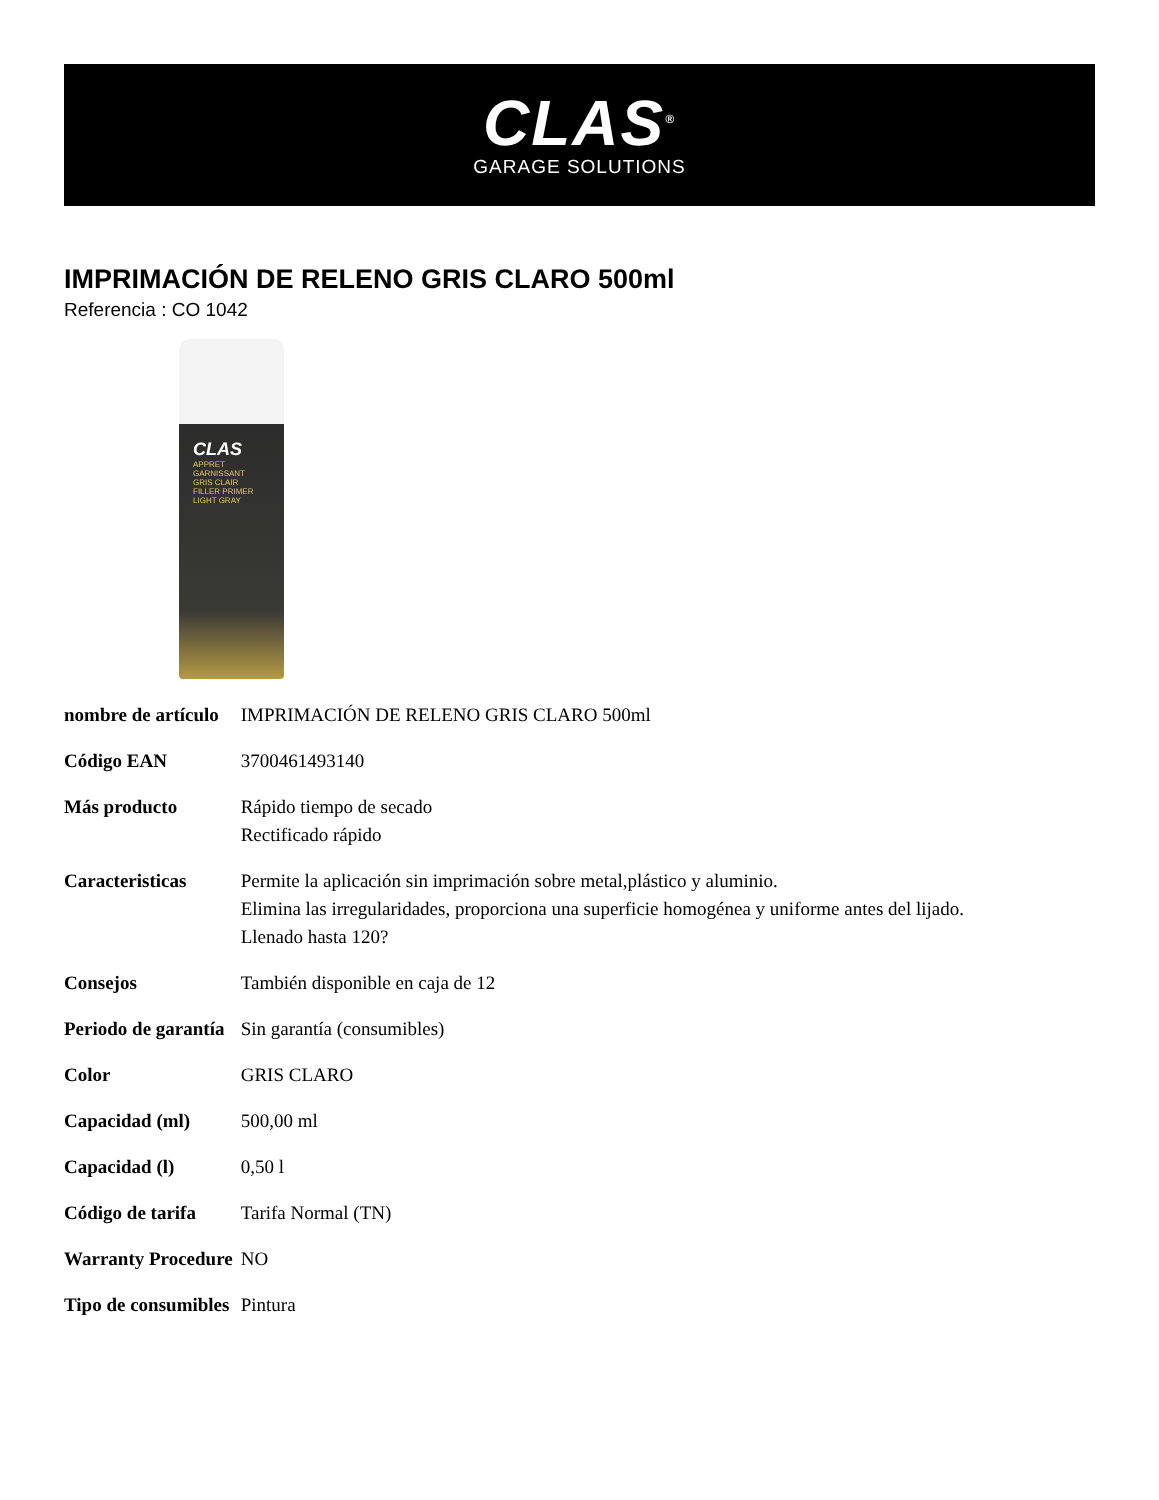CLAS<sup>®</sup>
GARAGE SOLUTIONS
IMPRIMACIÓN DE RELENO GRIS CLARO 500ml
Referencia : CO 1042
CLAS
APPRET
GARNISSANT
GRIS CLAIR
FILLER PRIMER
LIGHT GRAY
| nombre de artículo | IMPRIMACIÓN DE RELENO GRIS CLARO 500ml |
| Código EAN | 3700461493140 |
| Más producto | Rápido tiempo de secado Rectificado rápido |
| Caracteristicas | Permite la aplicación sin imprimación sobre metal,plástico y aluminio. Elimina las irregularidades, proporciona una superficie homogénea y uniforme antes del lijado. Llenado hasta 120? |
| Consejos | También disponible en caja de 12 |
| Periodo de garantía | Sin garantía (consumibles) |
| Color | GRIS CLARO |
| Capacidad (ml) | 500,00 ml |
| Capacidad (l) | 0,50 l |
| Código de tarifa | Tarifa Normal (TN) |
| Warranty Procedure | NO |
| Tipo de consumibles | Pintura |